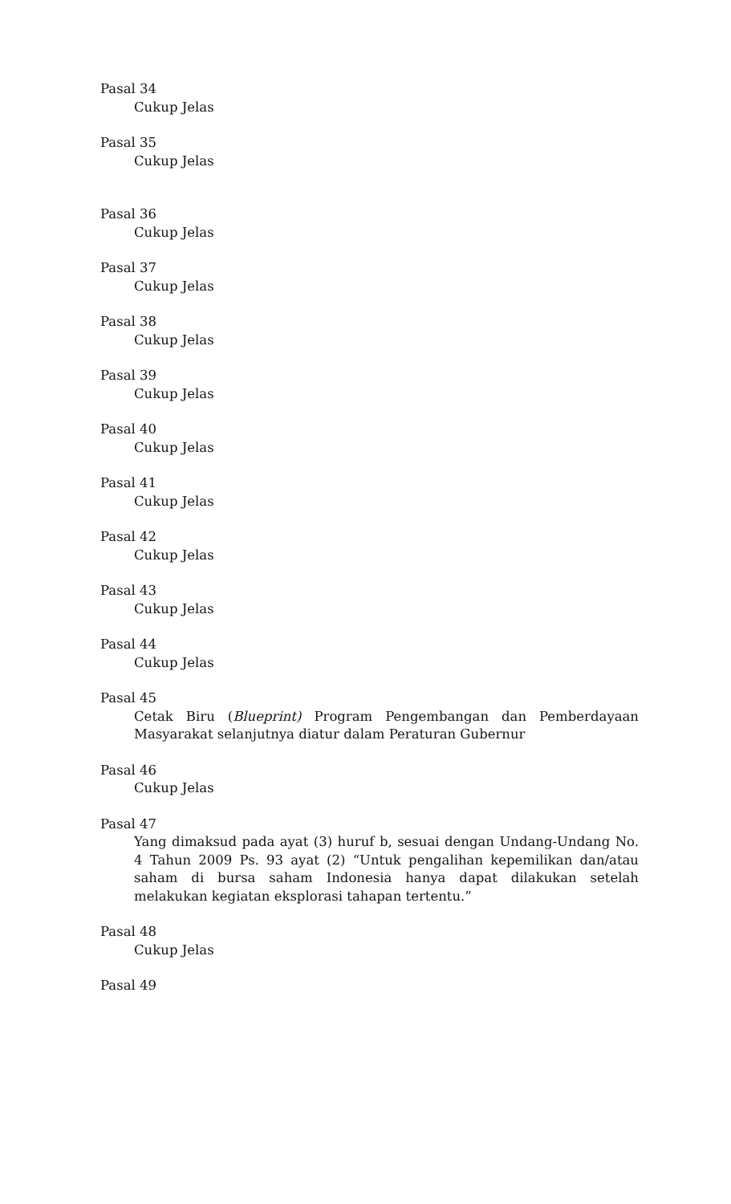Pasal 34
Cukup Jelas
Pasal 35
Cukup Jelas
Pasal 36
Cukup Jelas
Pasal 37
Cukup Jelas
Pasal 38
Cukup Jelas
Pasal 39
Cukup Jelas
Pasal 40
Cukup Jelas
Pasal 41
Cukup Jelas
Pasal 42
Cukup Jelas
Pasal 43
Cukup Jelas
Pasal 44
Cukup Jelas
Pasal 45
Cetak Biru (Blueprint) Program Pengembangan dan Pemberdayaan Masyarakat selanjutnya diatur dalam Peraturan Gubernur
Pasal 46
Cukup Jelas
Pasal 47
Yang dimaksud pada ayat (3) huruf b, sesuai dengan Undang-Undang No. 4 Tahun 2009 Ps. 93 ayat (2) “Untuk pengalihan kepemilikan dan/atau saham di bursa saham Indonesia hanya dapat dilakukan setelah melakukan kegiatan eksplorasi tahapan tertentu.”
Pasal 48
Cukup Jelas
Pasal 49